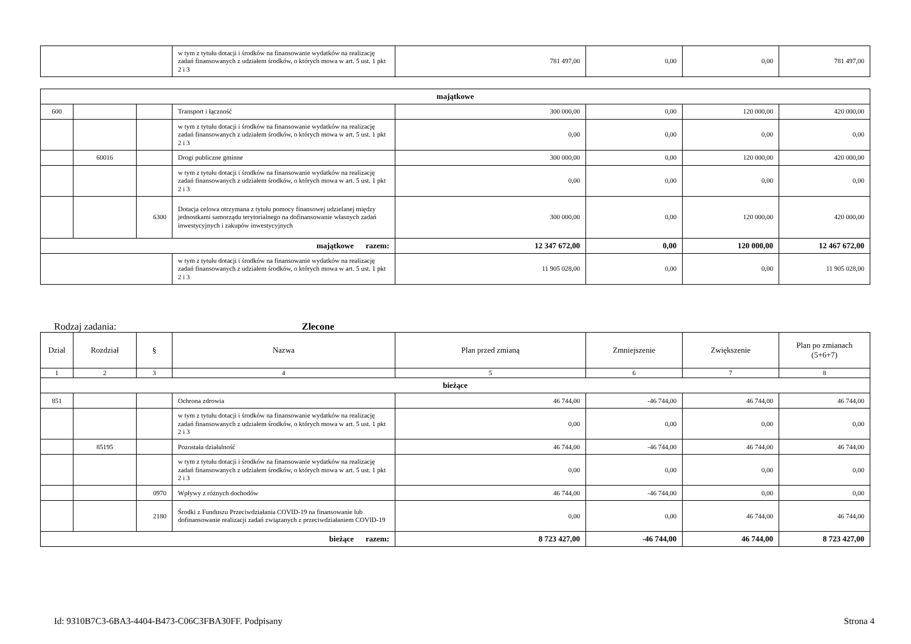| | w tym z tytułu dotacji i środków na finansowanie wydatków na realizację zadań finansowanych z udziałem środków, o których mowa w art. 5 ust. 1 pkt 2 i 3 | 781 497,00 | 0,00 | 0,00 | 781 497,00 |
| majątkowe | | | | | | | |
| 600 | | | Transport i łączność | 300 000,00 | 0,00 | 120 000,00 | 420 000,00 |
| | | | w tym z tytułu dotacji i środków na finansowanie wydatków na realizację zadań finansowanych z udziałem środków, o których mowa w art. 5 ust. 1 pkt 2 i 3 | 0,00 | 0,00 | 0,00 | 0,00 |
| | 60016 | | Drogi publiczne gminne | 300 000,00 | 0,00 | 120 000,00 | 420 000,00 |
| | | | w tym z tytułu dotacji i środków na finansowanie wydatków na realizację zadań finansowanych z udziałem środków, o których mowa w art. 5 ust. 1 pkt 2 i 3 | 0,00 | 0,00 | 0,00 | 0,00 |
| | | 6300 | Dotacja celowa otrzymana z tytułu pomocy finansowej udzielanej między jednostkami samorządu terytorialnego na dofinansowanie własnych zadań inwestycyjnych i zakupów inwestycyjnych | 300 000,00 | 0,00 | 120 000,00 | 420 000,00 |
| majątkowe razem: | | | | 12 347 672,00 | 0,00 | 120 000,00 | 12 467 672,00 |
| | | | w tym z tytułu dotacji i środków na finansowanie wydatków na realizację zadań finansowanych z udziałem środków, o których mowa w art. 5 ust. 1 pkt 2 i 3 | 11 905 028,00 | 0,00 | 0,00 | 11 905 028,00 |
Rodzaj zadania: Zlecone
| Dział | Rozdział | § | Nazwa | Plan przed zmianą | Zmniejszenie | Zwiększenie | Plan po zmianach (5+6+7) |
| --- | --- | --- | --- | --- | --- | --- | --- |
| 1 | 2 | 3 | 4 | 5 | 6 | 7 | 8 |
| bieżące | | | | | | | |
| 851 | | | Ochrona zdrowia | 46 744,00 | -46 744,00 | 46 744,00 | 46 744,00 |
| | | | w tym z tytułu dotacji i środków na finansowanie wydatków na realizację zadań finansowanych z udziałem środków, o których mowa w art. 5 ust. 1 pkt 2 i 3 | 0,00 | 0,00 | 0,00 | 0,00 |
| | 85195 | | Pozostała działalność | 46 744,00 | -46 744,00 | 46 744,00 | 46 744,00 |
| | | | w tym z tytułu dotacji i środków na finansowanie wydatków na realizację zadań finansowanych z udziałem środków, o których mowa w art. 5 ust. 1 pkt 2 i 3 | 0,00 | 0,00 | 0,00 | 0,00 |
| | | 0970 | Wpływy z różnych dochodów | 46 744,00 | -46 744,00 | 0,00 | 0,00 |
| | | 2180 | Środki z Funduszu Przeciwdziałania COVID-19 na finansowanie lub dofinansowanie realizacji zadań związanych z przeciwdziałaniem COVID-19 | 0,00 | 0,00 | 46 744,00 | 46 744,00 |
| bieżące razem: | | | | 8 723 427,00 | -46 744,00 | 46 744,00 | 8 723 427,00 |
Id: 9310B7C3-6BA3-4404-B473-C06C3FBA30FF. Podpisany Strona 4